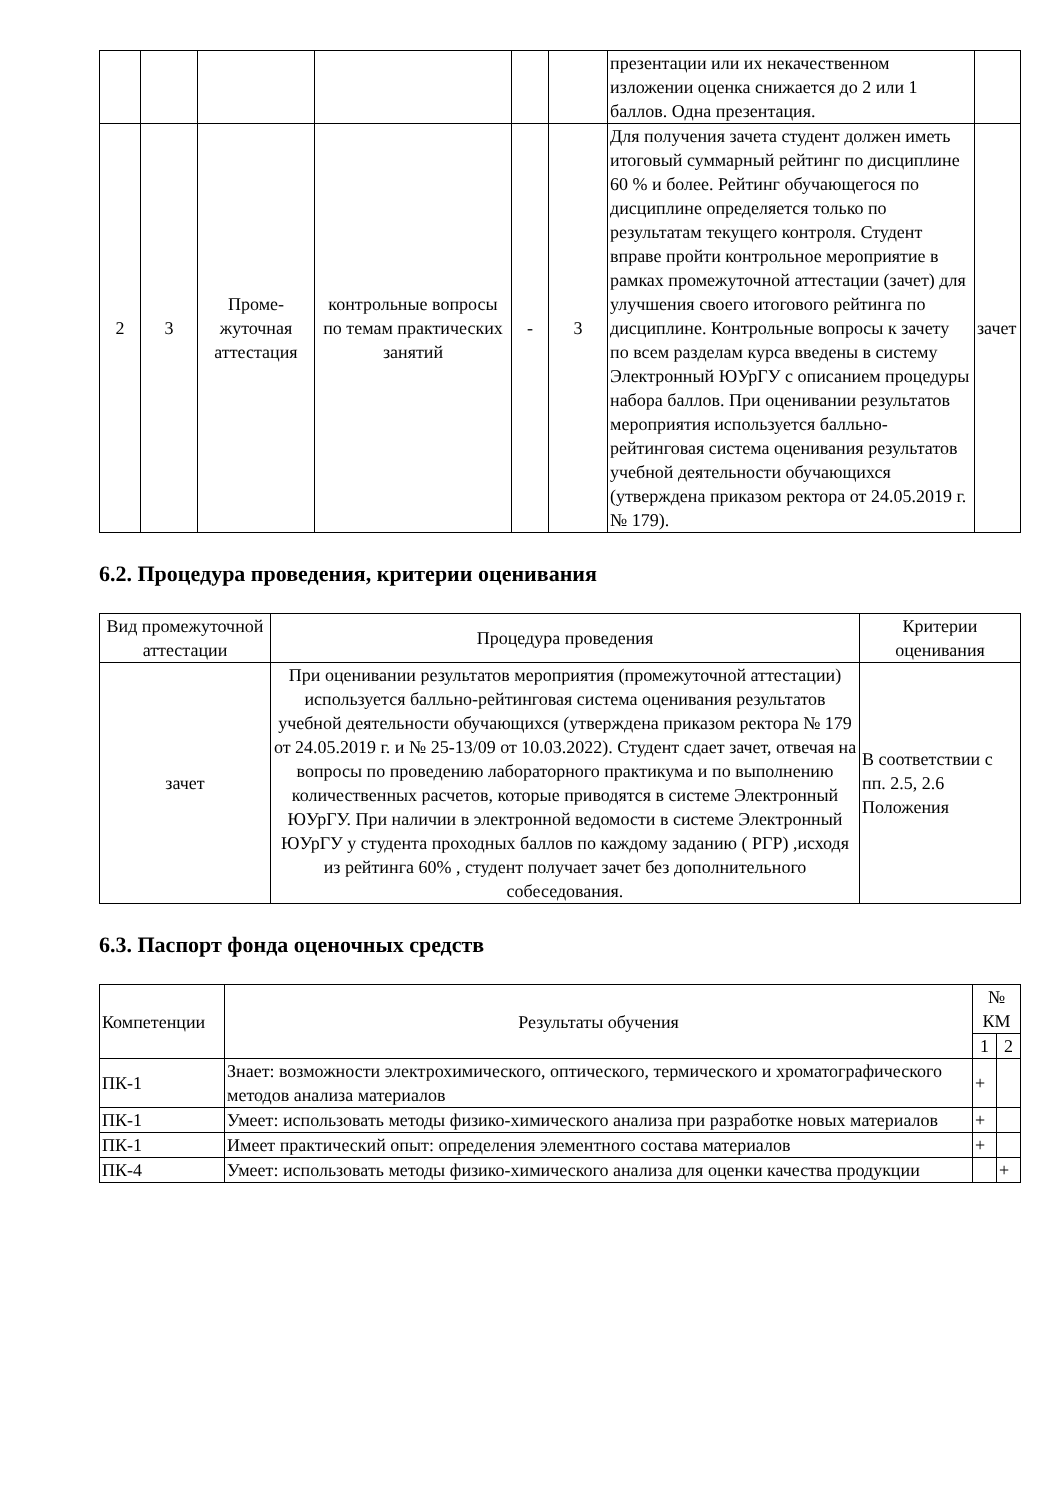| | | | | | | презентации или их некачественном изложении оценка снижается до 2 или 1 баллов. Одна презентация. | |
| 2 | 3 | Проме-жуточная аттестация | контрольные вопросы по темам практических занятий | - | 3 | Для получения зачета студент должен иметь итоговый суммарный рейтинг по дисциплине 60 % и более. Рейтинг обучающегося по дисциплине определяется только по результатам текущего контроля. Студент вправе пройти контрольное мероприятие в рамках промежуточной аттестации (зачет) для улучшения своего итогового рейтинга по дисциплине. Контрольные вопросы к зачету по всем разделам курса введены в систему Электронный ЮУрГУ с описанием процедуры набора баллов. При оценивании результатов мероприятия используется балльно-рейтинговая система оценивания результатов учебной деятельности обучающихся (утверждена приказом ректора от 24.05.2019 г. № 179). | зачет |
6.2. Процедура проведения, критерии оценивания
| Вид промежуточной аттестации | Процедура проведения | Критерии оценивания |
| --- | --- | --- |
| зачет | При оценивании результатов мероприятия (промежуточной аттестации) используется балльно-рейтинговая система оценивания результатов учебной деятельности обучающихся (утверждена приказом ректора № 179 от 24.05.2019 г. и № 25-13/09 от 10.03.2022). Студент сдает зачет, отвечая на вопросы по проведению лабораторного практикума и по выполнению количественных расчетов, которые приводятся в системе Электронный ЮУрГУ. При наличии в электронной ведомости в системе Электронный ЮУрГУ у студента проходных баллов по каждому заданию ( РГР) ,исходя из рейтинга 60% , студент получает зачет без дополнительного собеседования. | В соответствии с пп. 2.5, 2.6 Положения |
6.3. Паспорт фонда оценочных средств
| Компетенции | Результаты обучения | № КМ | |
| --- | --- | --- | --- |
| | | 1 | 2 |
| ПК-1 | Знает: возможности электрохимического, оптического, термического и хроматографического методов анализа материалов | + | |
| ПК-1 | Умеет: использовать методы физико-химического анализа при разработке новых материалов | + | |
| ПК-1 | Имеет практический опыт: определения элементного состава материалов | + | |
| ПК-4 | Умеет: использовать методы физико-химического анализа для оценки качества продукции | | + |